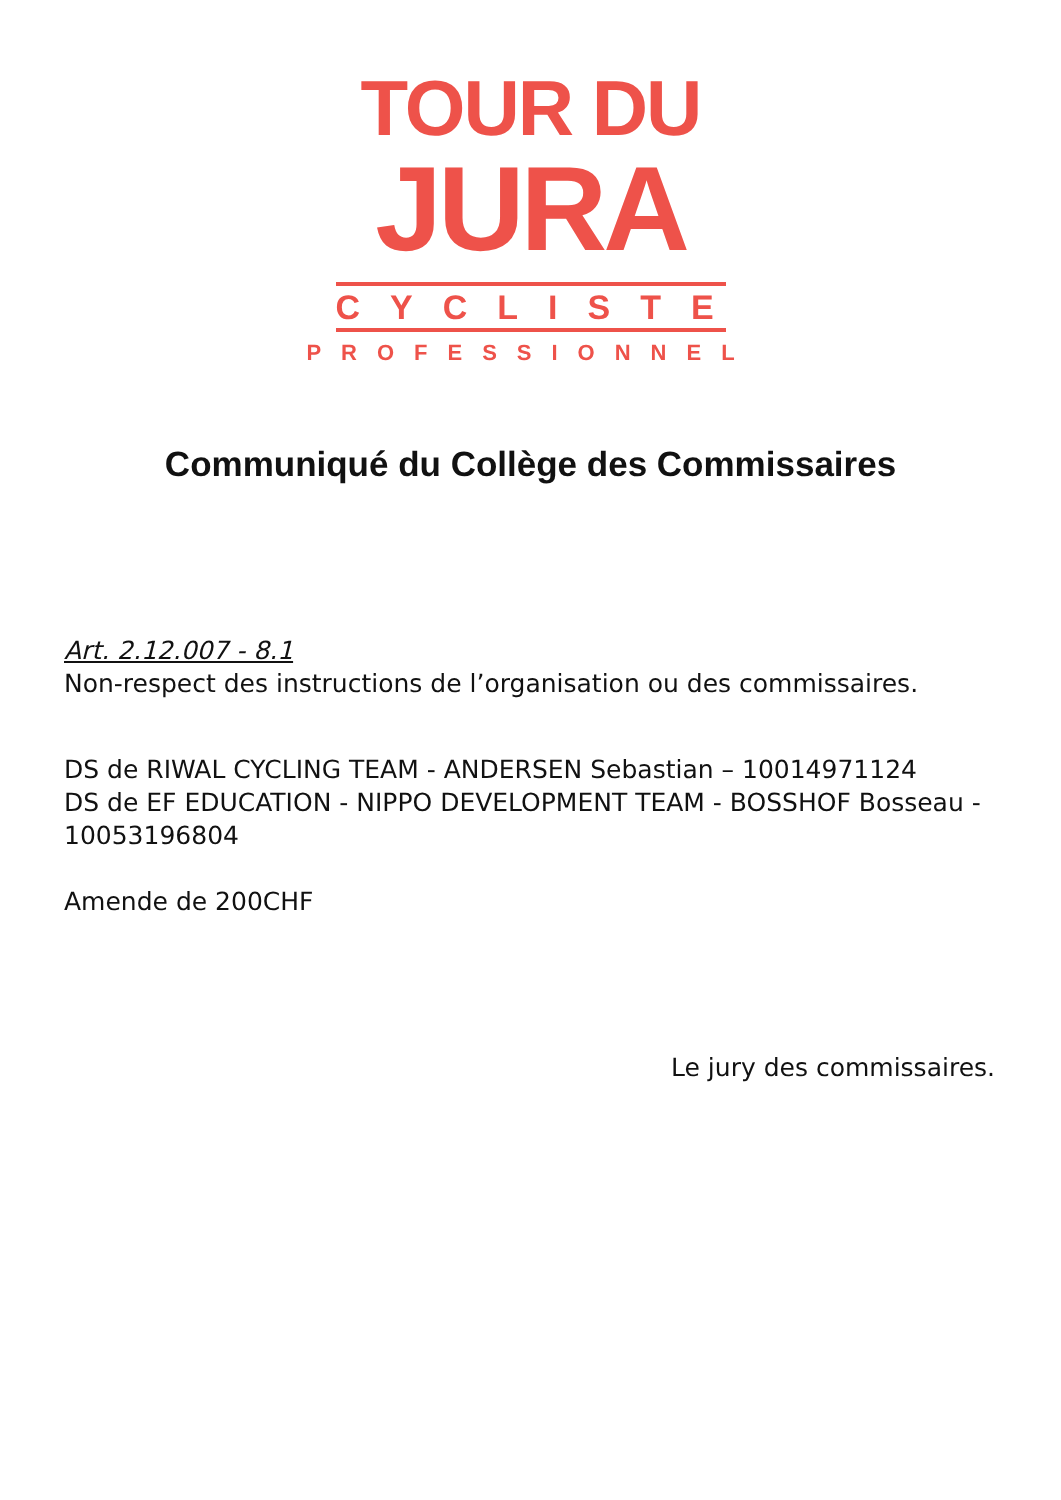TOUR DU
JURA
CYCLISTE
PROFESSIONNEL
Communiqué du Collège des Commissaires
Art. 2.12.007 - 8.1
Non-respect des instructions de l’organisation ou des commissaires.
DS de RIWAL CYCLING TEAM - ANDERSEN Sebastian – 10014971124
DS de EF EDUCATION - NIPPO DEVELOPMENT TEAM - BOSSHOF Bosseau - 10053196804
Amende de 200CHF
Le jury des commissaires.